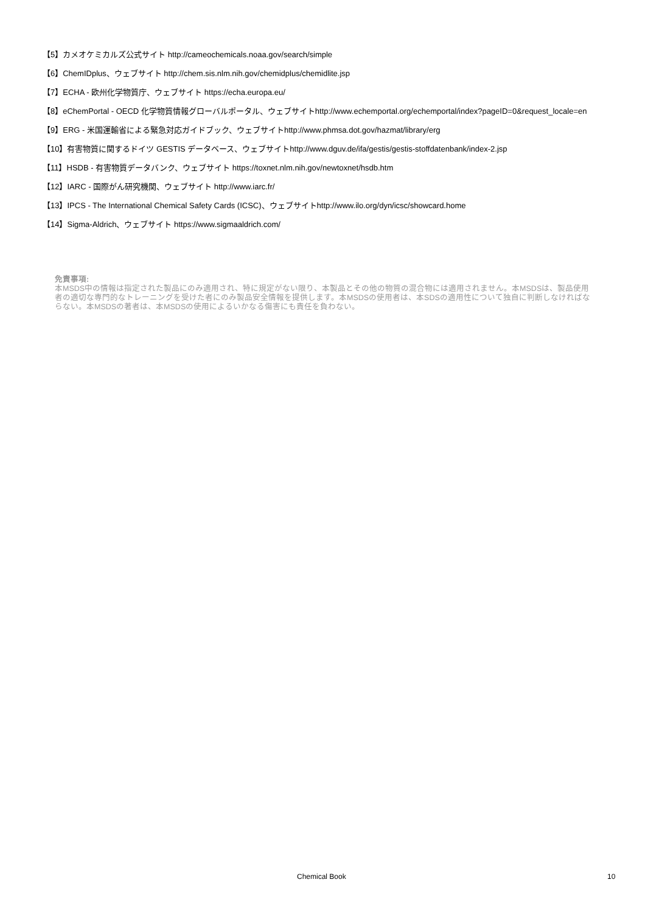【5】カメオケミカルズ公式サイト http://cameochemicals.noaa.gov/search/simple
【6】ChemIDplus、ウェブサイト http://chem.sis.nlm.nih.gov/chemidplus/chemidlite.jsp
【7】ECHA - 欧州化学物質庁、ウェブサイト https://echa.europa.eu/
【8】eChemPortal - OECD 化学物質情報グローバルポータル、ウェブサイトhttp://www.echemportal.org/echemportal/index?pageID=0&request_locale=en
【9】ERG - 米国運輸省による緊急対応ガイドブック、ウェブサイトhttp://www.phmsa.dot.gov/hazmat/library/erg
【10】有害物質に関するドイツ GESTIS データベース、ウェブサイトhttp://www.dguv.de/ifa/gestis/gestis-stoffdatenbank/index-2.jsp
【11】HSDB - 有害物質データバンク、ウェブサイト https://toxnet.nlm.nih.gov/newtoxnet/hsdb.htm
【12】IARC - 国際がん研究機関、ウェブサイト http://www.iarc.fr/
【13】IPCS - The International Chemical Safety Cards (ICSC)、ウェブサイトhttp://www.ilo.org/dyn/icsc/showcard.home
【14】Sigma-Aldrich、ウェブサイト https://www.sigmaaldrich.com/
免責事項:
本MSDS中の情報は指定された製品にのみ適用され、特に規定がない限り、本製品とその他の物質の混合物には適用されません。本MSDSは、製品使用者の適切な専門的なトレーニングを受けた者にのみ製品安全情報を提供します。本MSDSの使用者は、本SDSの適用性について独自に判断しなければならない。本MSDSの著者は、本MSDSの使用によるいかなる傷害にも責任を負わない。
Chemical Book 10